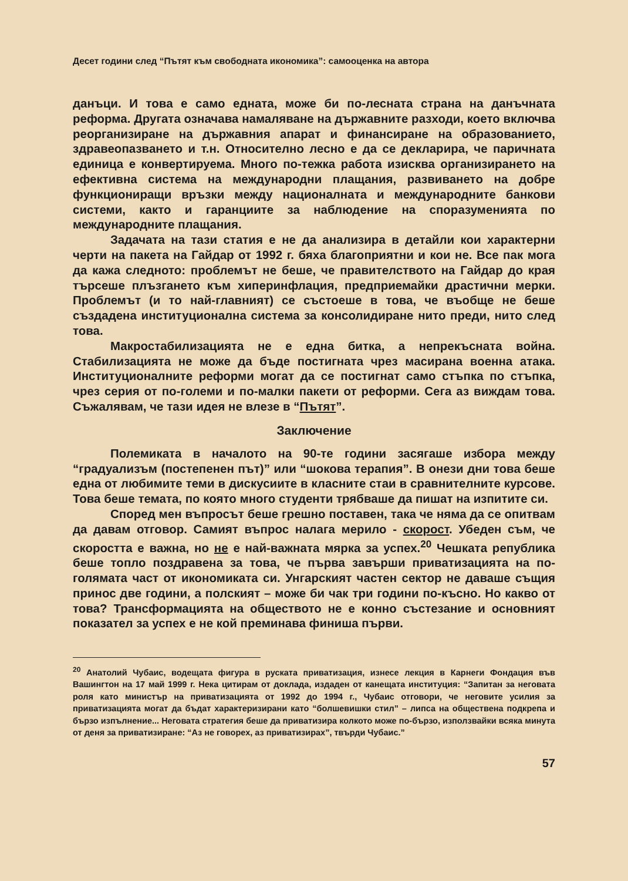Десет години след “Пътят към свободната икономика”: самооценка на автора
данъци. И това е само едната, може би по-лесната страна на данъчната реформа. Другата означава намаляване на държавните разходи, което включва реорганизиране на държавния апарат и финансиране на образованието, здравеопазването и т.н. Относително лесно е да се декларира, че паричната единица е конвертируема. Много по-тежка работа изисква организирането на ефективна система на международни плащания, развиването на добре функциониращи връзки между националната и международните банкови системи, както и гаранциите за наблюдение на споразуменията по международните плащания.
Задачата на тази статия е не да анализира в детайли кои характерни черти на пакета на Гайдар от 1992 г. бяха благоприятни и кои не. Все пак мога да кажа следното: проблемът не беше, че правителството на Гайдар до края търсеше плъзгането към хиперинфлация, предприемайки драстични мерки. Проблемът (и то най-главният) се състоеше в това, че въобще не беше създадена институционална система за консолидиране нито преди, нито след това.
Макростабилизацията не е една битка, а непрекъсната война. Стабилизацията не може да бъде постигната чрез масирана военна атака. Институционалните реформи могат да се постигнат само стъпка по стъпка, чрез серия от по-големи и по-малки пакети от реформи. Сега аз виждам това. Съжалявам, че тази идея не влезе в “Пътят”.
Заключение
Полемиката в началото на 90-те години засягаше избора между “градуализъм (постепенен път)” или “шокова терапия”. В онези дни това беше една от любимите теми в дискусиите в класните стаи в сравнителните курсове. Това беше темата, по която много студенти трябваше да пишат на изпитите си.
Според мен въпросът беше грешно поставен, така че няма да се опитвам да давам отговор. Самият въпрос налага мерило - скорост. Убеден съм, че скоростта е важна, но не е най-важната мярка за успех.<sup>20</sup> Чешката република беше топло поздравена за това, че първа завърши приватизацията на по-голямата част от икономиката си. Унгарският частен сектор не даваше същия принос две години, а полският – може би чак три години по-късно. Но какво от това? Трансформацията на обществото не е конно състезание и основният показател за успех е не кой преминава финиша първи.
<sup>20</sup> Анатолий Чубаис, водещата фигура в руската приватизация, изнесе лекция в Карнеги Фондация във Вашингтон на 17 май 1999 г. Нека цитирам от доклада, издаден от канещата институция: “Запитан за неговата роля като министър на приватизацията от 1992 до 1994 г., Чубаис отговори, че неговите усилия за приватизацията могат да бъдат характеризирани като “болшевишки стил” – липса на обществена подкрепа и бързо изпълнение... Неговата стратегия беше да приватизира колкото може по-бързо, използвайки всяка минута от деня за приватизиране: “Аз не говорех, аз приватизирах”, твърди Чубаис.”
57